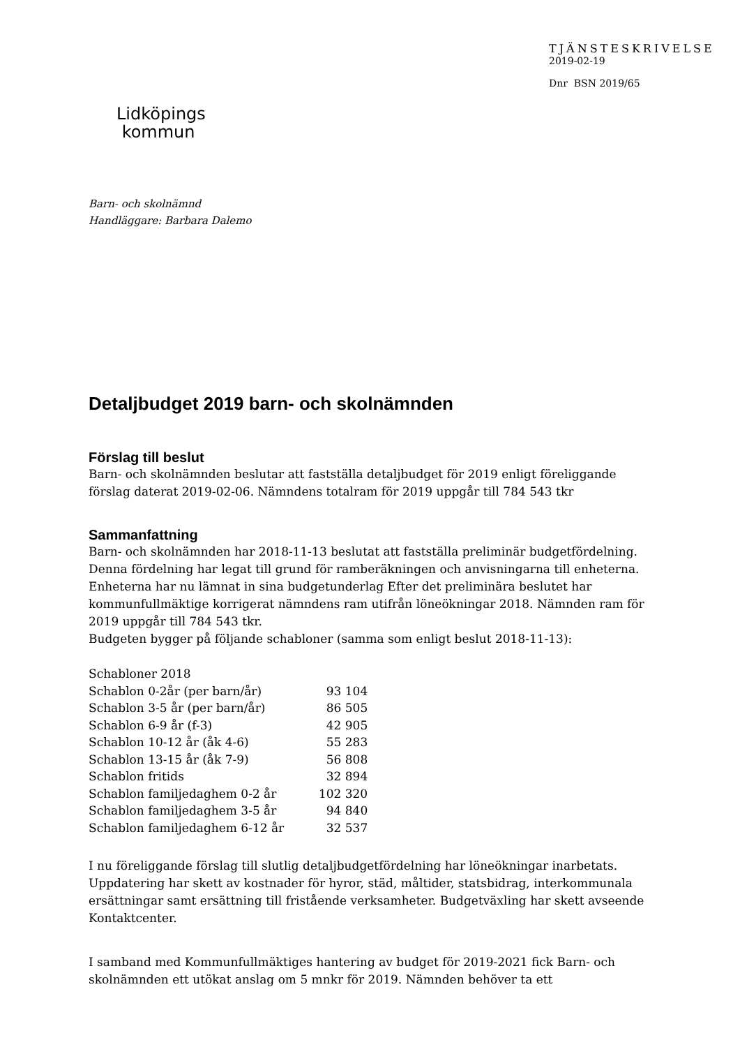Lidköpings
kommun
TJÄNSTESKRIVELSE
2019-02-19
Dnr BSN 2019/65
Barn- och skolnämnd
Handläggare: Barbara Dalemo
Detaljbudget 2019 barn- och skolnämnden
Förslag till beslut
Barn- och skolnämnden beslutar att fastställa detaljbudget för 2019 enligt föreliggande förslag daterat 2019-02-06. Nämndens totalram för 2019 uppgår till 784 543 tkr
Sammanfattning
Barn- och skolnämnden har 2018-11-13 beslutat att fastställa preliminär budgetfördelning. Denna fördelning har legat till grund för ramberäkningen och anvisningarna till enheterna. Enheterna har nu lämnat in sina budgetunderlag Efter det preliminära beslutet har kommunfullmäktige korrigerat nämndens ram utifrån löneökningar 2018. Nämnden ram för 2019 uppgår till 784 543 tkr.
Budgeten bygger på följande schabloner (samma som enligt beslut 2018-11-13):
| Schabloner 2018 | |
| Schablon 0-2år (per barn/år) | 93 104 |
| Schablon 3-5 år (per barn/år) | 86 505 |
| Schablon 6-9 år (f-3) | 42 905 |
| Schablon 10-12 år (åk 4-6) | 55 283 |
| Schablon 13-15 år (åk 7-9) | 56 808 |
| Schablon fritids | 32 894 |
| Schablon familjedaghem 0-2 år | 102 320 |
| Schablon familjedaghem 3-5 år | 94 840 |
| Schablon familjedaghem 6-12 år | 32 537 |
I nu föreliggande förslag till slutlig detaljbudgetfördelning har löneökningar inarbetats. Uppdatering har skett av kostnader för hyror, städ, måltider, statsbidrag, interkommunala ersättningar samt ersättning till fristående verksamheter. Budgetväxling har skett avseende Kontaktcenter.
I samband med Kommunfullmäktiges hantering av budget för 2019-2021 fick Barn- och skolnämnden ett utökat anslag om 5 mnkr för 2019. Nämnden behöver ta ett